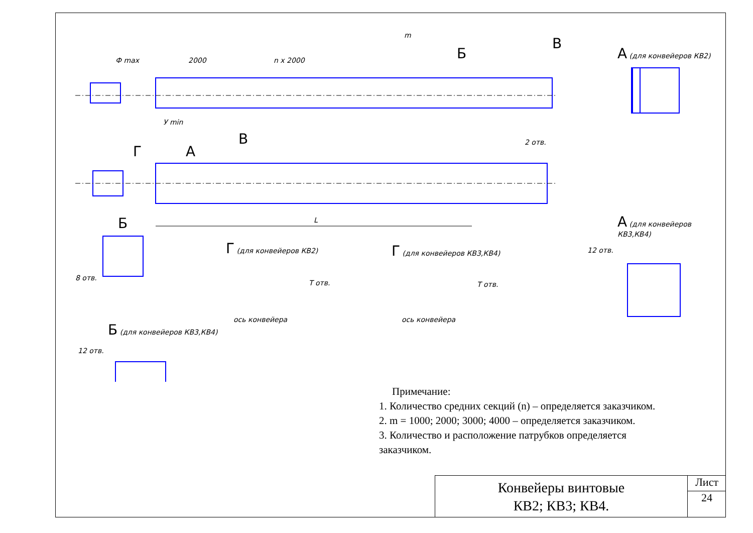Ф max 2000 n x 2000
m
Б
В А (для конвейеров КВ2)
У min
2 отв.
Г А
В
L Б А (для конвейеров КВ3,КВ4)
Г (для конвейеров КВ2) Г (для конвейеров КВ3,КВ4) 12 отв.
8 отв.
T отв. T отв.
ось конвейера ось конвейера
Б (для конвейеров КВ3,КВ4)
12 отв.
Примечание:
1. Количество средних секций (n) – определяется заказчиком.
2. m = 1000; 2000; 3000; 4000 – определяется заказчиком.
3. Количество и расположение патрубков определяется
заказчиком.
Конвейеры винтовые
КВ2; КВ3; КВ4.
Лист
24